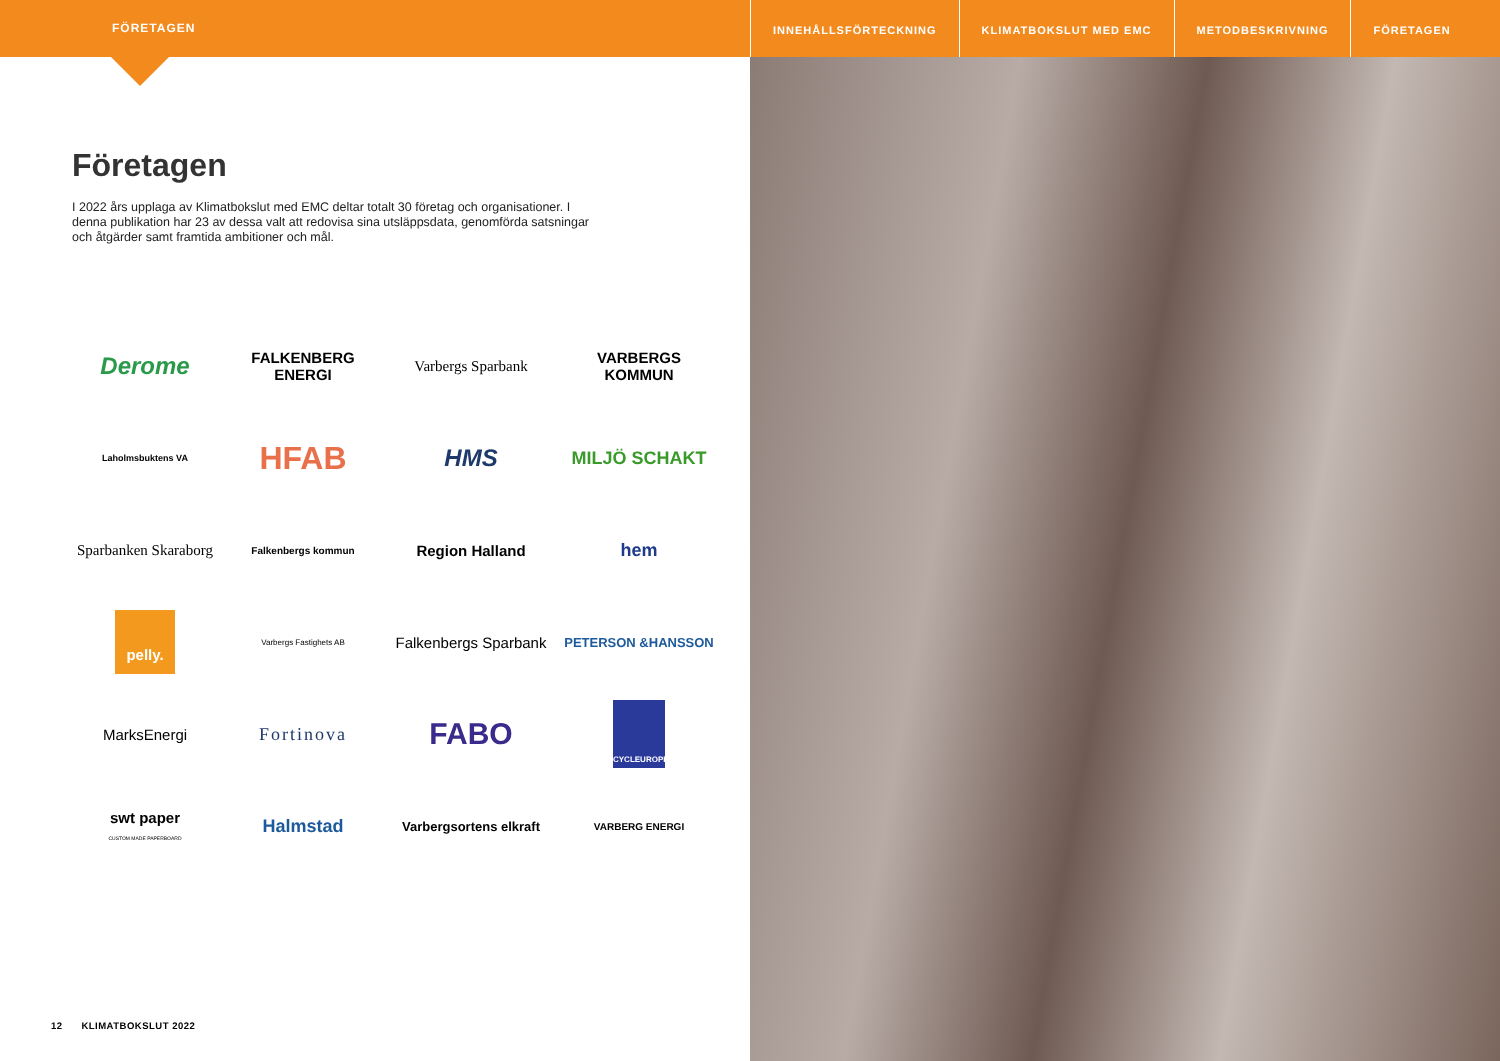FÖRETAGEN
Företagen
I 2022 års upplaga av Klimatbokslut med EMC deltar totalt 30 företag och organisationer. I denna publikation har 23 av dessa valt att redovisa sina utsläppsdata, genomförda satsningar och åtgärder samt framtida ambitioner och mål.
Derome
FALKENBERG ENERGI
Varbergs Sparbank
VARBERGS KOMMUN
Laholmsbuktens VA
HFAB
HMS
MILJÖ SCHAKT
Sparbanken Skaraborg
Falkenbergs kommun
Region Halland
hem
pelly.
Varbergs Fastighets AB
Falkenbergs Sparbank
PETERSON &HANSSON
MarksEnergi
Fortinova
FABO
CYCLEUROPE
swt paper
CUSTOM MADE PAPERBOARD
Halmstad
Varbergsortens elkraft
VARBERG ENERGI
12 KLIMATBOKSLUT 2022
INNEHÅLLSFÖRTECKNING KLIMATBOKSLUT MED EMC METODBESKRIVNING FÖRETAGEN